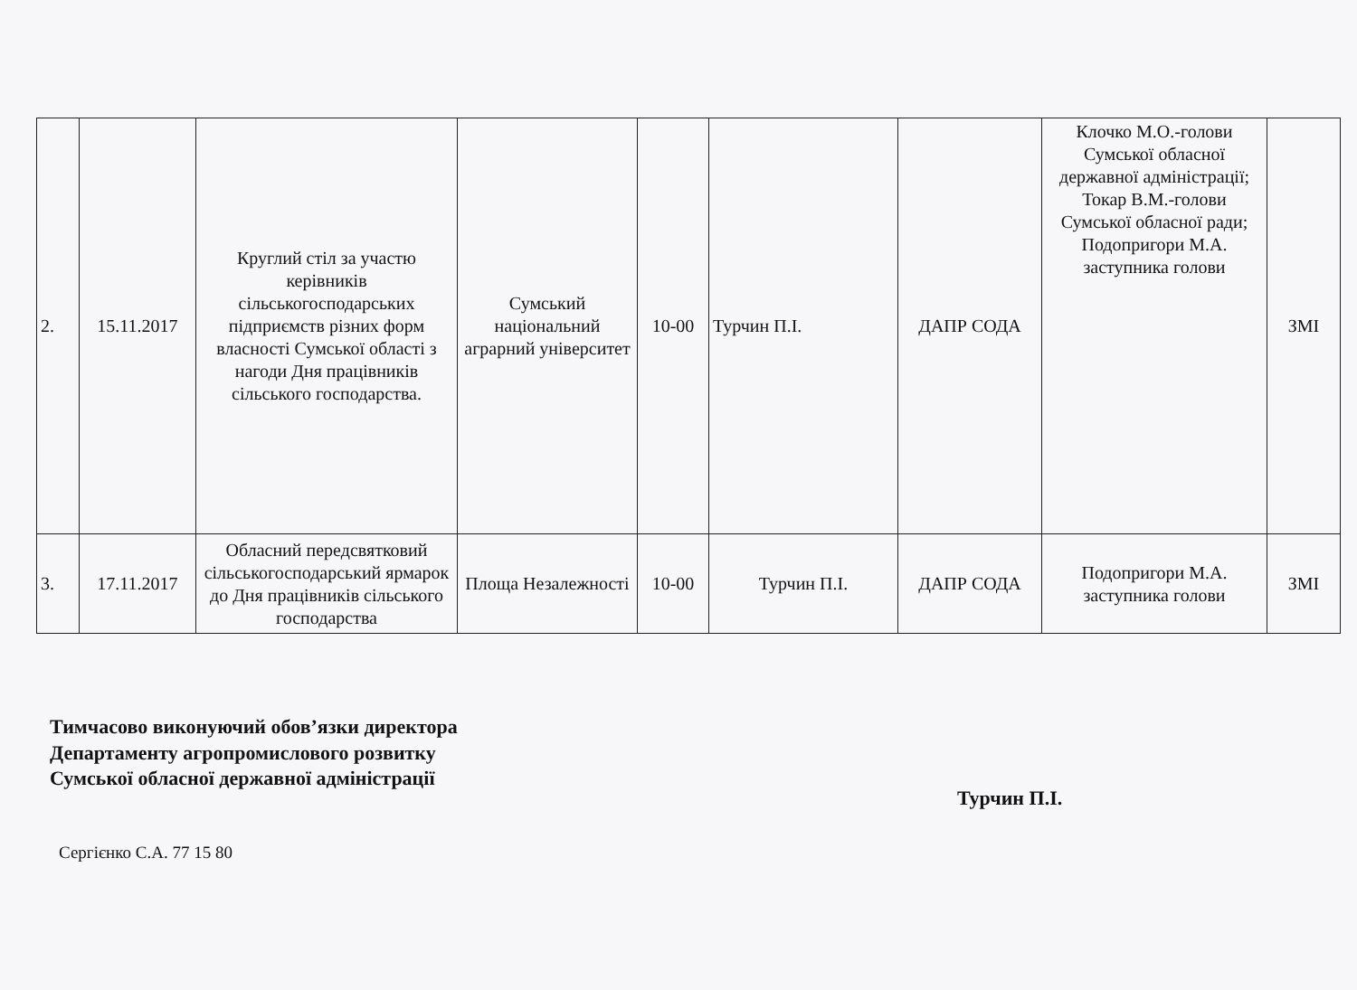| 2. | 15.11.2017 | Круглий стіл за участю керівників сільськогосподарських підприємств різних форм власності Сумської області з нагоди Дня працівників сільського господарства. | Сумський національний аграрний університет | 10-00 | Турчин П.І. | ДАПР СОДА | Клочко М.О.-голови Сумської обласної державної адміністрації; Токар В.М.-голови Сумської обласної ради; Подопригори М.А. заступника голови | ЗМІ |
| 3. | 17.11.2017 | Обласний передсвятковий сільськогосподарський ярмарок до Дня працівників сільського господарства | Площа Незалежності | 10-00 | Турчин П.І. | ДАПР СОДА | Подопригори М.А. заступника голови | ЗМІ |
Тимчасово виконуючий обов’язки директора
Департаменту агропромислового розвитку
Сумської обласної державної адміністрації
Турчин П.І.
Сергієнко С.А. 77 15 80